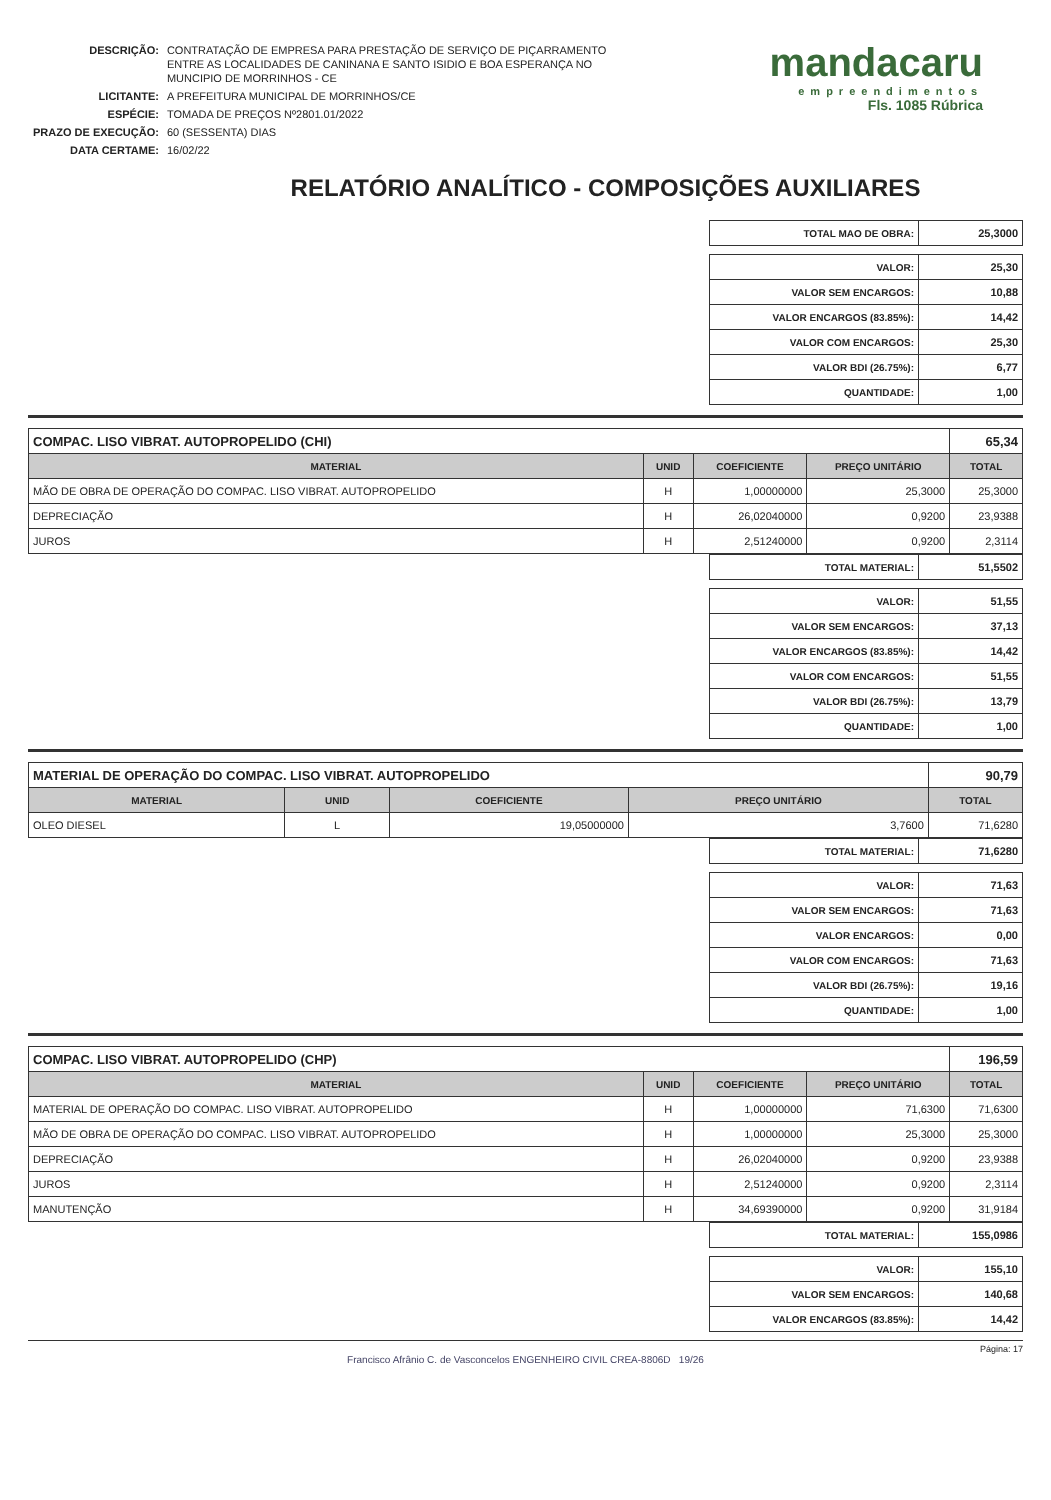| DESCRIÇÃO: | CONTRATAÇÃO DE EMPRESA PARA PRESTAÇÃO DE SERVIÇO DE PIÇARRAMENTO ENTRE AS LOCALIDADES DE CANINANA E SANTO ISIDIO E BOA ESPERANÇA NO MUNCIPIO DE MORRINHOS - CE |
| LICITANTE: | A PREFEITURA MUNICIPAL DE MORRINHOS/CE |
| ESPÉCIE: | TOMADA DE PREÇOS Nº2801.01/2022 |
| PRAZO DE EXECUÇÃO: | 60 (SESSENTA) DIAS |
| DATA CERTAME: | 16/02/22 |
mandacaru
empreendimentos
Fls. 1085 Rúbrica
RELATÓRIO ANALÍTICO - COMPOSIÇÕES AUXILIARES
| TOTAL MAO DE OBRA: | 25,3000 |
| VALOR: | 25,30 |
| VALOR SEM ENCARGOS: | 10,88 |
| VALOR ENCARGOS (83.85%): | 14,42 |
| VALOR COM ENCARGOS: | 25,30 |
| VALOR BDI (26.75%): | 6,77 |
| QUANTIDADE: | 1,00 |
| COMPAC. LISO VIBRAT. AUTOPROPELIDO (CHI) | | | | 65,34 |
| MATERIAL | UNID | COEFICIENTE | PREÇO UNITÁRIO | TOTAL |
| MÃO DE OBRA DE OPERAÇÃO DO COMPAC. LISO VIBRAT. AUTOPROPELIDO | H | 1,00000000 | 25,3000 | 25,3000 |
| DEPRECIAÇÃO | H | 26,02040000 | 0,9200 | 23,9388 |
| JUROS | H | 2,51240000 | 0,9200 | 2,3114 |
| TOTAL MATERIAL: | 51,5502 |
| VALOR: | 51,55 |
| VALOR SEM ENCARGOS: | 37,13 |
| VALOR ENCARGOS (83.85%): | 14,42 |
| VALOR COM ENCARGOS: | 51,55 |
| VALOR BDI (26.75%): | 13,79 |
| QUANTIDADE: | 1,00 |
| MATERIAL DE OPERAÇÃO DO COMPAC. LISO VIBRAT. AUTOPROPELIDO | | | | 90,79 |
| MATERIAL | UNID | COEFICIENTE | PREÇO UNITÁRIO | TOTAL |
| OLEO DIESEL | L | 19,05000000 | 3,7600 | 71,6280 |
| TOTAL MATERIAL: | 71,6280 |
| VALOR: | 71,63 |
| VALOR SEM ENCARGOS: | 71,63 |
| VALOR ENCARGOS: | 0,00 |
| VALOR COM ENCARGOS: | 71,63 |
| VALOR BDI (26.75%): | 19,16 |
| QUANTIDADE: | 1,00 |
| COMPAC. LISO VIBRAT. AUTOPROPELIDO (CHP) | | | | 196,59 |
| MATERIAL | UNID | COEFICIENTE | PREÇO UNITÁRIO | TOTAL |
| MATERIAL DE OPERAÇÃO DO COMPAC. LISO VIBRAT. AUTOPROPELIDO | H | 1,00000000 | 71,6300 | 71,6300 |
| MÃO DE OBRA DE OPERAÇÃO DO COMPAC. LISO VIBRAT. AUTOPROPELIDO | H | 1,00000000 | 25,3000 | 25,3000 |
| DEPRECIAÇÃO | H | 26,02040000 | 0,9200 | 23,9388 |
| JUROS | H | 2,51240000 | 0,9200 | 2,3114 |
| MANUTENÇÃO | H | 34,69390000 | 0,9200 | 31,9184 |
| TOTAL MATERIAL: | 155,0986 |
| VALOR: | 155,10 |
| VALOR SEM ENCARGOS: | 140,68 |
| VALOR ENCARGOS (83.85%): | 14,42 |
Página: 17
Francisco Afrânio C. de Vasconcelos ENGENHEIRO CIVIL CREA-8806D 19/26